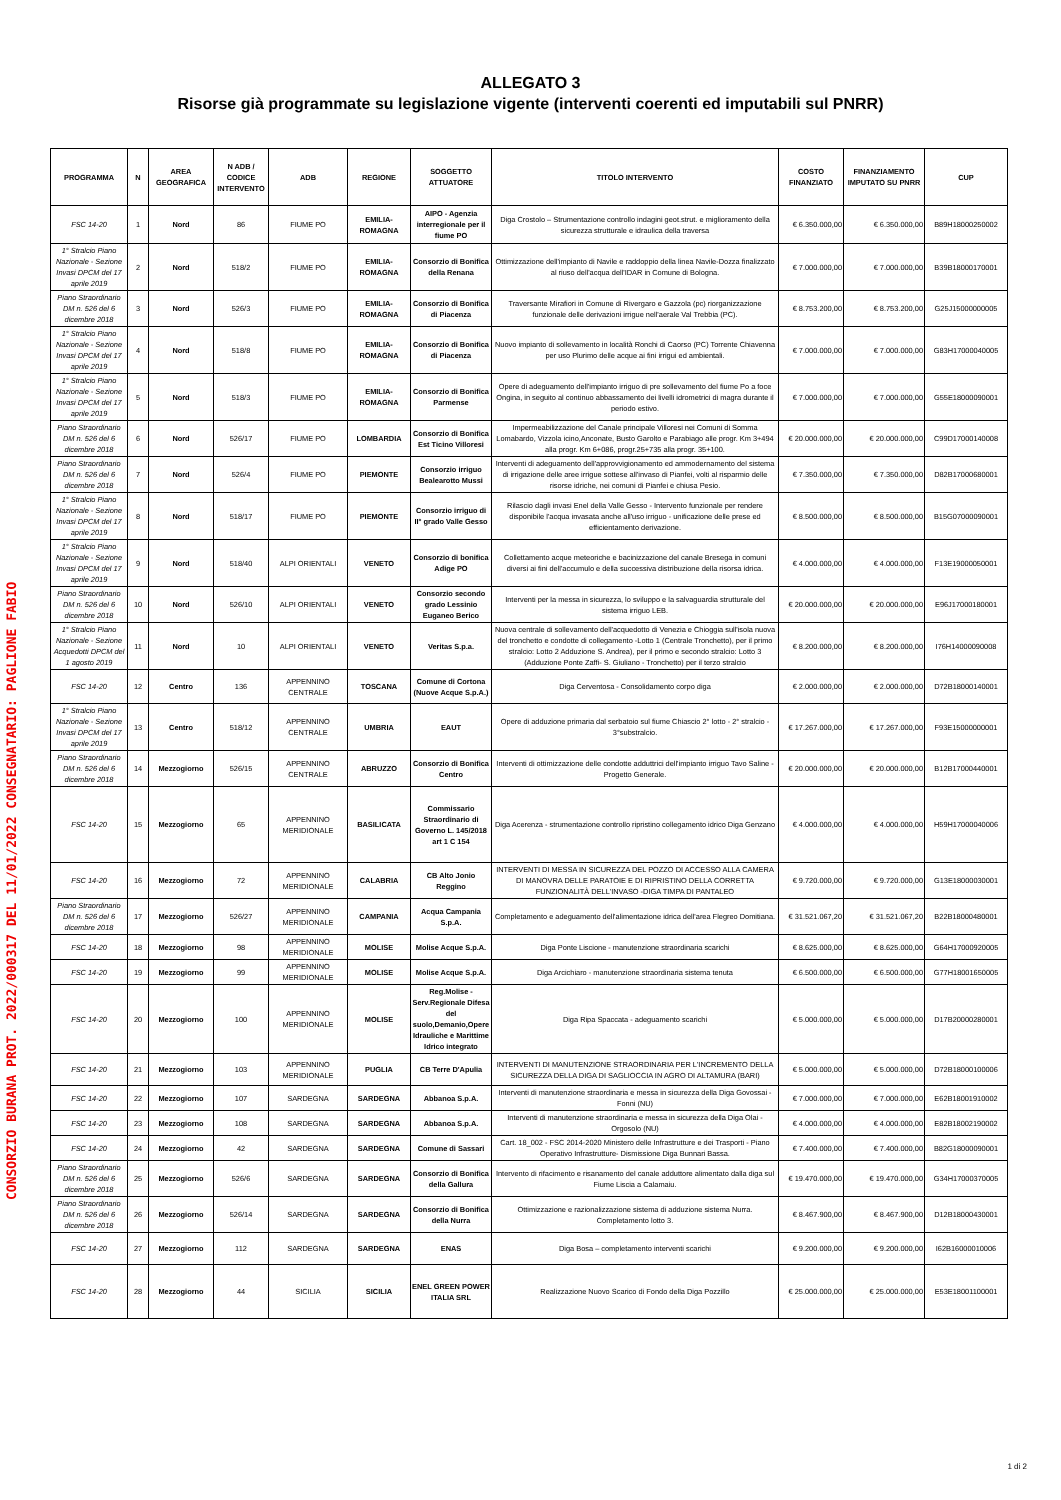CONSORZIO BURANA PROT. 2022/000317 DEL 11/01/2022 CONSEGNATARIO: PAGLIONE FABIO
ALLEGATO 3
Risorse già programmate su legislazione vigente (interventi coerenti ed imputabili sul PNRR)
| PROGRAMMA | N | AREA GEOGRAFICA | N ADB / CODICE INTERVENTO | ADB | REGIONE | SOGGETTO ATTUATORE | TITOLO INTERVENTO | COSTO FINANZIATO | FINANZIAMENTO IMPUTATO SU PNRR | CUP |
| --- | --- | --- | --- | --- | --- | --- | --- | --- | --- | --- |
| FSC 14-20 | 1 | Nord | 86 | FIUME PO | EMILIA-ROMAGNA | AIPO - Agenzia interregionale per il fiume PO | Diga Crostolo – Strumentazione controllo indagini geot.strut. e miglioramento della sicurezza strutturale e idraulica della traversa | € 6.350.000,00 | € 6.350.000,00 | B89H18000250002 |
| 1° Stralcio Piano Nazionale - Sezione Invasi DPCM del 17 aprile 2019 | 2 | Nord | 518/2 | FIUME PO | EMILIA-ROMAGNA | Consorzio di Bonifica della Renana | Ottimizzazione dell'impianto di Navile e raddoppio della linea Navile-Dozza finalizzato al riuso dell'acqua dell'IDAR in Comune di Bologna. | € 7.000.000,00 | € 7.000.000,00 | B39B18000170001 |
| Piano Straordinario DM n. 526 del 6 dicembre 2018 | 3 | Nord | 526/3 | FIUME PO | EMILIA-ROMAGNA | Consorzio di Bonifica di Piacenza | Traversante Mirafiori in Comune di Rivergaro e Gazzola (pc) riorganizzazione funzionale delle derivazioni irrigue nell'aerale Val Trebbia (PC). | € 8.753.200,00 | € 8.753.200,00 | G25J15000000005 |
| 1° Stralcio Piano Nazionale - Sezione Invasi DPCM del 17 aprile 2019 | 4 | Nord | 518/8 | FIUME PO | EMILIA-ROMAGNA | Consorzio di Bonifica di Piacenza | Nuovo impianto di sollevamento in località Ronchi di Caorso (PC) Torrente Chiavenna per uso Plurimo delle acque ai fini irrigui ed ambientali. | € 7.000.000,00 | € 7.000.000,00 | G83H17000040005 |
| 1° Stralcio Piano Nazionale - Sezione Invasi DPCM del 17 aprile 2019 | 5 | Nord | 518/3 | FIUME PO | EMILIA-ROMAGNA | Consorzio di Bonifica Parmense | Opere di adeguamento dell'impianto irriguo di pre sollevamento del fiume Po a foce Ongina, in seguito al continuo abbassamento dei livelli idrometrici di magra durante il periodo estivo. | € 7.000.000,00 | € 7.000.000,00 | G55E18000090001 |
| Piano Straordinario DM n. 526 del 6 dicembre 2018 | 6 | Nord | 526/17 | FIUME PO | LOMBARDIA | Consorzio di Bonifica Est Ticino Villoresi | Impermeabilizzazione del Canale principale Villoresi nei Comuni di Somma Lomabardo, Vizzola icino,Anconate, Busto Garolto e Parabiago alle progr. Km 3+494 alla progr. Km 6+086, progr.25+735 alla progr. 35+100. | € 20.000.000,00 | € 20.000.000,00 | C99D17000140008 |
| Piano Straordinario DM n. 526 del 6 dicembre 2018 | 7 | Nord | 526/4 | FIUME PO | PIEMONTE | Consorzio irriguo Bealearotto Mussi | Interventi di adeguamento dell'approvvigionamento ed ammodernamento del sistema di irrigazione delle aree irrigue sottese all'invaso di Pianfei, volti al risparmio delle risorse idriche, nei comuni di Pianfei e chiusa Pesio. | € 7.350.000,00 | € 7.350.000,00 | D82B17000680001 |
| 1° Stralcio Piano Nazionale - Sezione Invasi DPCM del 17 aprile 2019 | 8 | Nord | 518/17 | FIUME PO | PIEMONTE | Consorzio irriguo di II° grado Valle Gesso | Rilascio dagli invasi Enel della Valle Gesso - Intervento funzionale per rendere disponibile l'acqua invasata anche all'uso irriguo - unificazione delle prese ed efficientamento derivazione. | € 8.500.000,00 | € 8.500.000,00 | B15G07000090001 |
| 1° Stralcio Piano Nazionale - Sezione Invasi DPCM del 17 aprile 2019 | 9 | Nord | 518/40 | ALPI ORIENTALI | VENETO | Consorzio di bonifica Adige PO | Collettamento acque meteoriche e bacinizzazione del canale Bresega in comuni diversi ai fini dell'accumulo e della successiva distribuzione della risorsa idrica. | € 4.000.000,00 | € 4.000.000,00 | F13E19000050001 |
| Piano Straordinario DM n. 526 del 6 dicembre 2018 | 10 | Nord | 526/10 | ALPI ORIENTALI | VENETO | Consorzio secondo grado Lessinio Euganeo Berico | Interventi per la messa in sicurezza, lo sviluppo e la salvaguardia strutturale del sistema irriguo LEB. | € 20.000.000,00 | € 20.000.000,00 | E96J17000180001 |
| 1° Stralcio Piano Nazionale - Sezione Acquedotti DPCM del 1 agosto 2019 | 11 | Nord | 10 | ALPI ORIENTALI | VENETO | Veritas S.p.a. | Nuova centrale di sollevamento dell'acquedotto di Venezia e Chioggia sull'isola nuova del tronchetto e condotte di collegamento -Lotto 1 (Centrale Tronchetto), per il primo stralcio: Lotto 2 Adduzione S. Andrea), per il primo e secondo stralcio: Lotto 3 (Adduzione Ponte Zaffi- S. Giuliano - Tronchetto) per il terzo stralcio | € 8.200.000,00 | € 8.200.000,00 | I76H14000090008 |
| FSC 14-20 | 12 | Centro | 136 | APPENNINO CENTRALE | TOSCANA | Comune di Cortona (Nuove Acque S.p.A.) | Diga Cerventosa - Consolidamento corpo diga | € 2.000.000,00 | € 2.000.000,00 | D72B18000140001 |
| 1° Stralcio Piano Nazionale - Sezione Invasi DPCM del 17 aprile 2019 | 13 | Centro | 518/12 | APPENNINO CENTRALE | UMBRIA | EAUT | Opere di adduzione primaria dal serbatoio sul fiume Chiascio 2° lotto - 2° stralcio - 3°substralcio. | € 17.267.000,00 | € 17.267.000,00 | F93E15000000001 |
| Piano Straordinario DM n. 526 del 6 dicembre 2018 | 14 | Mezzogiorno | 526/15 | APPENNINO CENTRALE | ABRUZZO | Consorzio di Bonifica Centro | Interventi di ottimizzazione delle condotte adduttrici dell'impianto irriguo Tavo Saline - Progetto Generale. | € 20.000.000,00 | € 20.000.000,00 | B12B17000440001 |
| FSC 14-20 | 15 | Mezzogiorno | 65 | APPENNINO MERIDIONALE | BASILICATA | Commissario Straordinario di Governo L. 145/2018 art 1 C 154 | Diga Acerenza - strumentazione controllo ripristino collegamento idrico Diga Genzano | € 4.000.000,00 | € 4.000.000,00 | H59H17000040006 |
| FSC 14-20 | 16 | Mezzogiorno | 72 | APPENNINO MERIDIONALE | CALABRIA | CB Alto Jonio Reggino | INTERVENTI DI MESSA IN SICUREZZA DEL POZZO DI ACCESSO ALLA CAMERA DI MANOVRA DELLE PARATOIE E DI RIPRISTINO DELLA CORRETTA FUNZIONALITÀ DELL'INVASO -DIGA TIMPA DI PANTALEO | € 9.720.000,00 | € 9.720.000,00 | G13E18000030001 |
| Piano Straordinario DM n. 526 del 6 dicembre 2018 | 17 | Mezzogiorno | 526/27 | APPENNINO MERIDIONALE | CAMPANIA | Acqua Campania S.p.A. | Completamento e adeguamento dell'alimentazione idrica dell'area Flegreo Domitiana. | € 31.521.067,20 | € 31.521.067,20 | B22B18000480001 |
| FSC 14-20 | 18 | Mezzogiorno | 98 | APPENNINO MERIDIONALE | MOLISE | Molise Acque S.p.A. | Diga Ponte Liscione - manutenzione straordinaria scarichi | € 8.625.000,00 | € 8.625.000,00 | G64H17000920005 |
| FSC 14-20 | 19 | Mezzogiorno | 99 | APPENNINO MERIDIONALE | MOLISE | Molise Acque S.p.A. | Diga Arcichiaro - manutenzione straordinaria sistema tenuta | € 6.500.000,00 | € 6.500.000,00 | G77H18001650005 |
| FSC 14-20 | 20 | Mezzogiorno | 100 | APPENNINO MERIDIONALE | MOLISE | Reg.Molise - Serv.Regionale Difesa del suolo,Demanio,Opere Idrauliche e Marittime Idrico integrato | Diga Ripa Spaccata - adeguamento scarichi | € 5.000.000,00 | € 5.000.000,00 | D17B20000280001 |
| FSC 14-20 | 21 | Mezzogiorno | 103 | APPENNINO MERIDIONALE | PUGLIA | CB Terre D'Apulia | INTERVENTI DI MANUTENZIONE STRAORDINARIA PER L'INCREMENTO DELLA SICUREZZA DELLA DIGA DI SAGLIOCCIA IN AGRO DI ALTAMURA (BARI) | € 5.000.000,00 | € 5.000.000,00 | D72B18000100006 |
| FSC 14-20 | 22 | Mezzogiorno | 107 | SARDEGNA | SARDEGNA | Abbanoa S.p.A. | Interventi di manutenzione straordinaria e messa in sicurezza della Diga Govossai - Fonni (NU) | € 7.000.000,00 | € 7.000.000,00 | E62B18001910002 |
| FSC 14-20 | 23 | Mezzogiorno | 108 | SARDEGNA | SARDEGNA | Abbanoa S.p.A. | Interventi di manutenzione straordinaria e messa in sicurezza della Diga Olai - Orgosolo (NU) | € 4.000.000,00 | € 4.000.000,00 | E82B18002190002 |
| FSC 14-20 | 24 | Mezzogiorno | 42 | SARDEGNA | SARDEGNA | Comune di Sassari | Cart. 18_002 - FSC 2014-2020 Ministero delle Infrastrutture e dei Trasporti - Piano Operativo Infrastrutture- Dismissione Diga Bunnari Bassa. | € 7.400.000,00 | € 7.400.000,00 | B82G18000090001 |
| Piano Straordinario DM n. 526 del 6 dicembre 2018 | 25 | Mezzogiorno | 526/6 | SARDEGNA | SARDEGNA | Consorzio di Bonifica della Gallura | Intervento di rifacimento e risanamento del canale adduttore alimentato dalla diga sul Fiume Liscia a Calamaiu. | € 19.470.000,00 | € 19.470.000,00 | G34H17000370005 |
| Piano Straordinario DM n. 526 del 6 dicembre 2018 | 26 | Mezzogiorno | 526/14 | SARDEGNA | SARDEGNA | Consorzio di Bonifica della Nurra | Ottimizzazione e razionalizzazione sistema di adduzione sistema Nurra. Completamento lotto 3. | € 8.467.900,00 | € 8.467.900,00 | D12B18000430001 |
| FSC 14-20 | 27 | Mezzogiorno | 112 | SARDEGNA | SARDEGNA | ENAS | Diga Bosa – completamento interventi scarichi | € 9.200.000,00 | € 9.200.000,00 | I62B16000010006 |
| FSC 14-20 | 28 | Mezzogiorno | 44 | SICILIA | SICILIA | ENEL GREEN POWER ITALIA SRL | Realizzazione Nuovo Scarico di Fondo della Diga Pozzillo | € 25.000.000,00 | € 25.000.000,00 | E53E18001100001 |
1 di 2